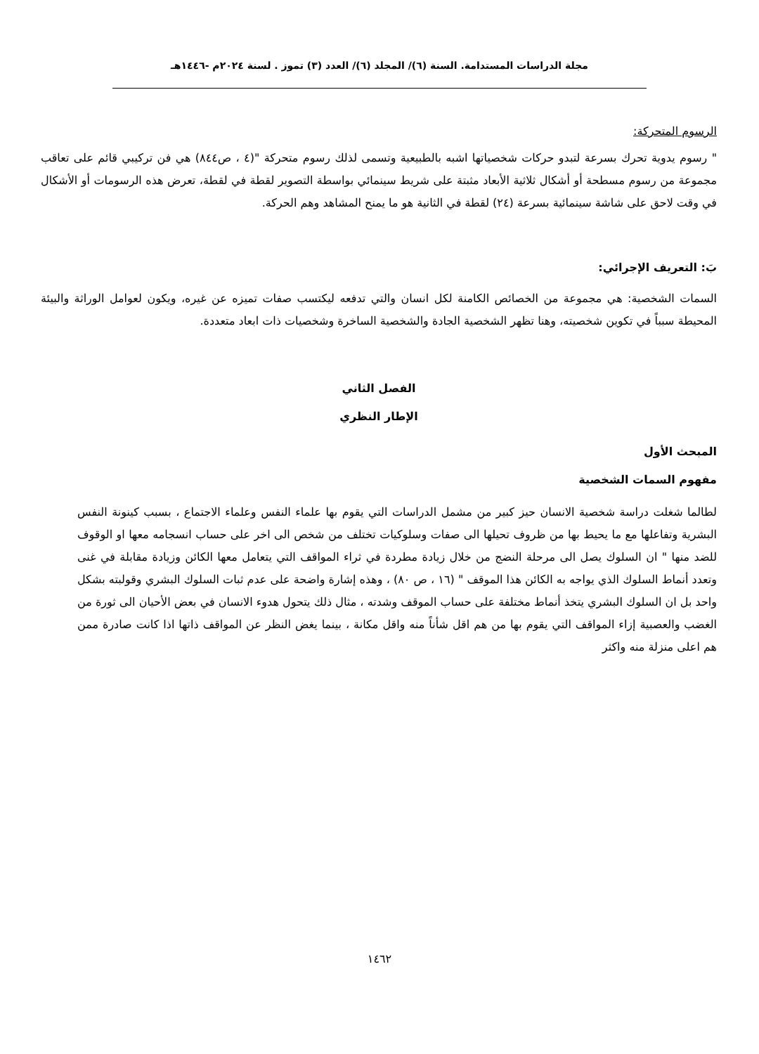مجلة الدراسات المستدامة. السنة (٦)/ المجلد (٦)/ العدد (٣) تموز . لسنة ٢٠٢٤م -١٤٤٦هـ
الرسوم المتحركة:
" رسوم يدوية تحرك بسرعة لتبدو حركات شخصياتها اشبه بالطبيعية وتسمى لذلك رسوم متحركة "(٤ ، ص٨٤٤) هي فن تركيبي قائم على تعاقب مجموعة من رسوم مسطحة أو أشكال ثلاثية الأبعاد مثبتة على شريط سينمائي بواسطة التصوير لقطة في لقطة، تعرض هذه الرسومات أو الأشكال في وقت لاحق على شاشة سينمائية بسرعة (٢٤) لقطة في الثانية هو ما يمنح المشاهد وهم الحركة.
بَ: التعريف الإجرائي:
السمات الشخصية: هي مجموعة من الخصائص الكامنة لكل انسان والتي تدفعه ليكتسب صفات تميزه عن غيره، ويكون لعوامل الوراثة والبيئة المحيطة سبباً في تكوين شخصيته، وهنا تظهر الشخصية الجادة والشخصية الساخرة وشخصيات ذات ابعاد متعددة.
الفصل الثاني
الإطار النظري
المبحث الأول
مفهوم السمات الشخصية
لطالما شغلت دراسة شخصية الانسان حيز كبير من مشمل الدراسات التي يقوم بها علماء النفس وعلماء الاجتماع ، بسبب كينونة النفس البشرية وتفاعلها مع ما يحيط بها من ظروف تحيلها الى صفات وسلوكيات تختلف من شخص الى اخر على حساب انسجامه معها او الوقوف للضد منها " ان السلوك يصل الى مرحلة النضج من خلال زيادة مطردة في ثراء المواقف التي يتعامل معها الكائن وزيادة مقابلة في غنى وتعدد أنماط السلوك الذي يواجه به الكائن هذا الموقف " (١٦ ، ص ٨٠) ، وهذه إشارة واضحة على عدم ثبات السلوك البشري وقولبته بشكل واحد بل ان السلوك البشري يتخذ أنماط مختلفة على حساب الموقف وشدته ، مثال ذلك يتحول هدوء الانسان في بعض الأحيان الى ثورة من الغضب والعصبية إزاء المواقف التي يقوم بها من هم اقل شأناً منه واقل مكانة ، بينما يغض النظر عن المواقف ذاتها اذا كانت صادرة ممن هم اعلى منزلة منه واكثر
١٤٦٢